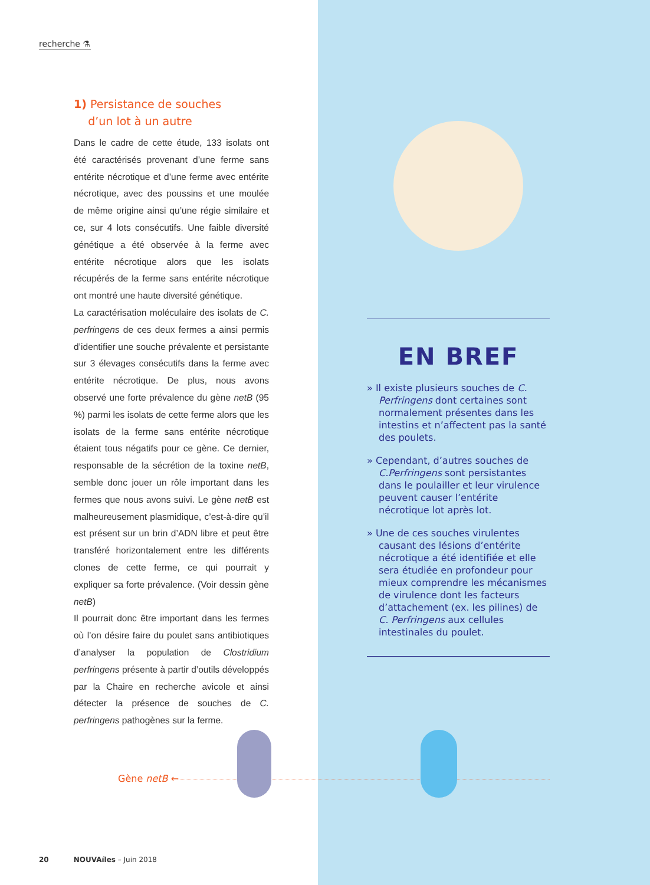recherche ⚗
1) Persistance de souches
d’un lot à un autre
Dans le cadre de cette étude, 133 isolats ont été caractérisés provenant d’une ferme sans entérite nécrotique et d’une ferme avec entérite nécrotique, avec des poussins et une moulée de même origine ainsi qu’une régie similaire et ce, sur 4 lots consécutifs. Une faible diversité génétique a été observée à la ferme avec entérite nécrotique alors que les isolats récupérés de la ferme sans entérite nécrotique ont montré une haute diversité génétique.
La caractérisation moléculaire des isolats de C. perfringens de ces deux fermes a ainsi permis d’identifier une souche prévalente et persistante sur 3 élevages consécutifs dans la ferme avec entérite nécrotique. De plus, nous avons observé une forte prévalence du gène netB (95 %) parmi les isolats de cette ferme alors que les isolats de la ferme sans entérite nécrotique étaient tous négatifs pour ce gène. Ce dernier, responsable de la sécrétion de la toxine netB, semble donc jouer un rôle important dans les fermes que nous avons suivi. Le gène netB est malheureusement plasmidique, c’est-à-dire qu’il est présent sur un brin d’ADN libre et peut être transféré horizontalement entre les différents clones de cette ferme, ce qui pourrait y expliquer sa forte prévalence. (Voir dessin gène netB)
Il pourrait donc être important dans les fermes où l’on désire faire du poulet sans antibiotiques d’analyser la population de Clostridium perfringens présente à partir d’outils développés par la Chaire en recherche avicole et ainsi détecter la présence de souches de C. perfringens pathogènes sur la ferme.
20 NOUVAíles – Juin 2018
EN BREF
» Il existe plusieurs souches de C. Perfringens dont certaines sont normalement présentes dans les intestins et n’affectent pas la santé des poulets.
» Cependant, d’autres souches de C.Perfringens sont persistantes dans le poulailler et leur virulence peuvent causer l’entérite nécrotique lot après lot.
» Une de ces souches virulentes causant des lésions d’entérite nécrotique a été identifiée et elle sera étudiée en profondeur pour mieux comprendre les mécanismes de virulence dont les facteurs d’attachement (ex. les pilines) de C. Perfringens aux cellules intestinales du poulet.
Gène netB ←